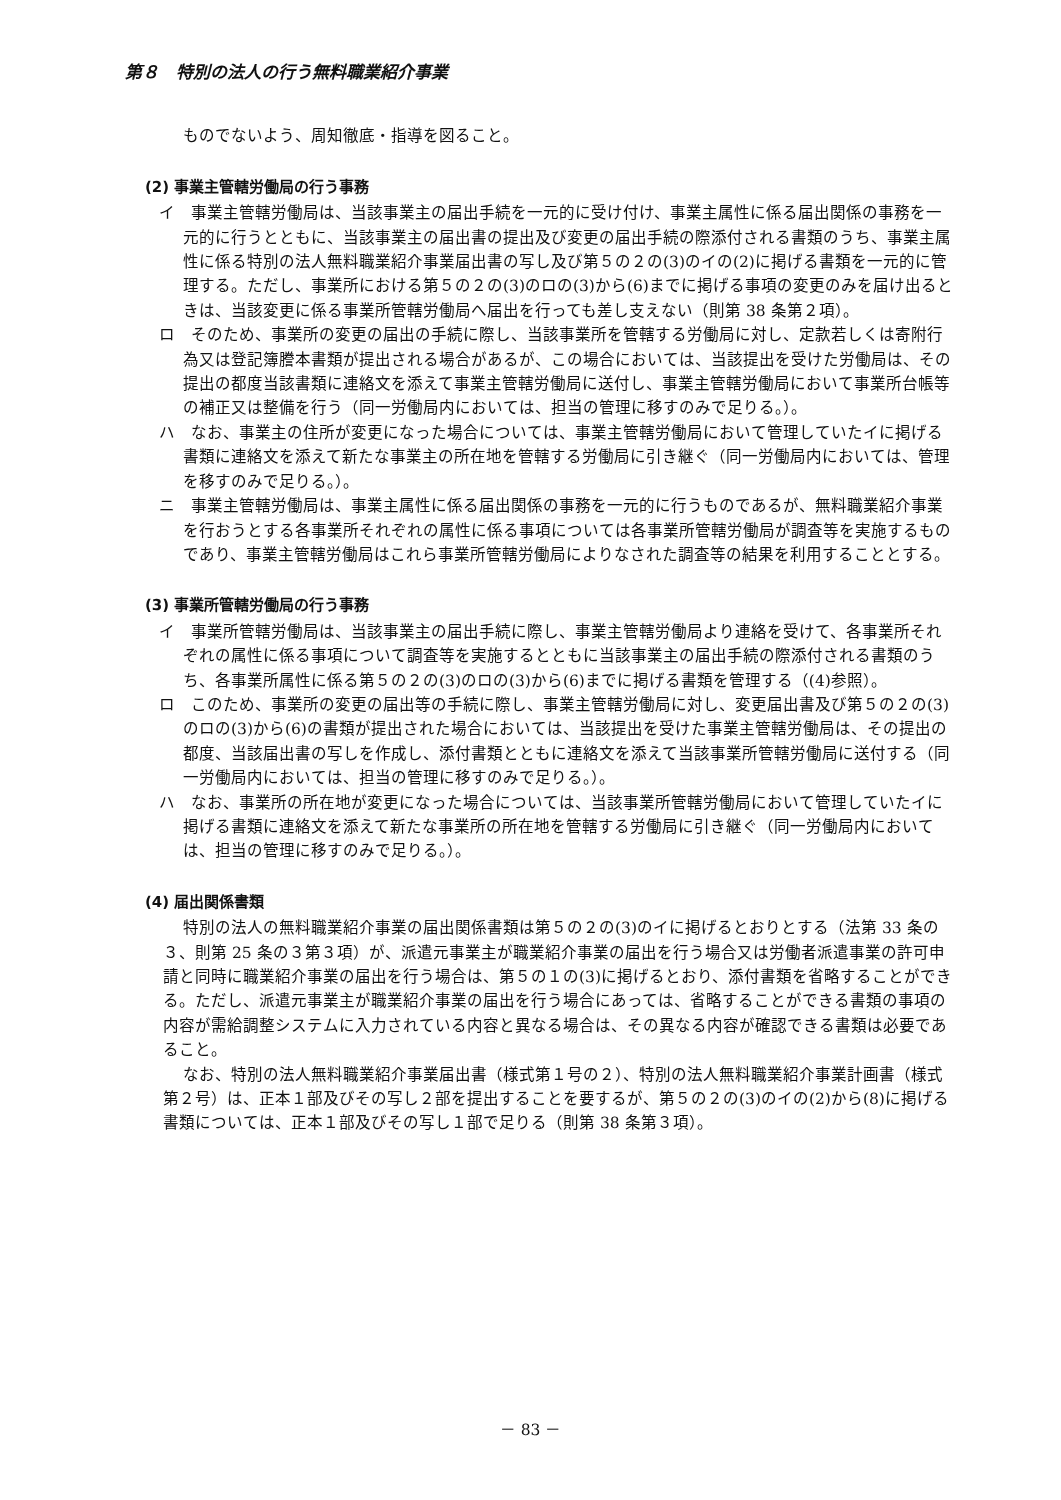第８　特別の法人の行う無料職業紹介事業
ものでないよう、周知徹底・指導を図ること。
(2) 事業主管轄労働局の行う事務
イ　事業主管轄労働局は、当該事業主の届出手続を一元的に受け付け、事業主属性に係る届出関係の事務を一元的に行うとともに、当該事業主の届出書の提出及び変更の届出手続の際添付される書類のうち、事業主属性に係る特別の法人無料職業紹介事業届出書の写し及び第５の２の(3)のイの(2)に掲げる書類を一元的に管理する。ただし、事業所における第５の２の(3)のロの(3)から(6)までに掲げる事項の変更のみを届け出るときは、当該変更に係る事業所管轄労働局へ届出を行っても差し支えない（則第 38 条第２項）。
ロ　そのため、事業所の変更の届出の手続に際し、当該事業所を管轄する労働局に対し、定款若しくは寄附行為又は登記簿謄本書類が提出される場合があるが、この場合においては、当該提出を受けた労働局は、その提出の都度当該書類に連絡文を添えて事業主管轄労働局に送付し、事業主管轄労働局において事業所台帳等の補正又は整備を行う（同一労働局内においては、担当の管理に移すのみで足りる。）。
ハ　なお、事業主の住所が変更になった場合については、事業主管轄労働局において管理していたイに掲げる書類に連絡文を添えて新たな事業主の所在地を管轄する労働局に引き継ぐ（同一労働局内においては、管理を移すのみで足りる。）。
ニ　事業主管轄労働局は、事業主属性に係る届出関係の事務を一元的に行うものであるが、無料職業紹介事業を行おうとする各事業所それぞれの属性に係る事項については各事業所管轄労働局が調査等を実施するものであり、事業主管轄労働局はこれら事業所管轄労働局によりなされた調査等の結果を利用することとする。
(3) 事業所管轄労働局の行う事務
イ　事業所管轄労働局は、当該事業主の届出手続に際し、事業主管轄労働局より連絡を受けて、各事業所それぞれの属性に係る事項について調査等を実施するとともに当該事業主の届出手続の際添付される書類のうち、各事業所属性に係る第５の２の(3)のロの(3)から(6)までに掲げる書類を管理する（(4)参照）。
ロ　このため、事業所の変更の届出等の手続に際し、事業主管轄労働局に対し、変更届出書及び第５の２の(3)のロの(3)から(6)の書類が提出された場合においては、当該提出を受けた事業主管轄労働局は、その提出の都度、当該届出書の写しを作成し、添付書類とともに連絡文を添えて当該事業所管轄労働局に送付する（同一労働局内においては、担当の管理に移すのみで足りる。）。
ハ　なお、事業所の所在地が変更になった場合については、当該事業所管轄労働局において管理していたイに掲げる書類に連絡文を添えて新たな事業所の所在地を管轄する労働局に引き継ぐ（同一労働局内においては、担当の管理に移すのみで足りる。）。
(4) 届出関係書類
特別の法人の無料職業紹介事業の届出関係書類は第５の２の(3)のイに掲げるとおりとする（法第 33 条の３、則第 25 条の３第３項）が、派遣元事業主が職業紹介事業の届出を行う場合又は労働者派遣事業の許可申請と同時に職業紹介事業の届出を行う場合は、第５の１の(3)に掲げるとおり、添付書類を省略することができる。ただし、派遣元事業主が職業紹介事業の届出を行う場合にあっては、省略することができる書類の事項の内容が需給調整システムに入力されている内容と異なる場合は、その異なる内容が確認できる書類は必要であること。
なお、特別の法人無料職業紹介事業届出書（様式第１号の２）、特別の法人無料職業紹介事業計画書（様式第２号）は、正本１部及びその写し２部を提出することを要するが、第５の２の(3)のイの(2)から(8)に掲げる書類については、正本１部及びその写し１部で足りる（則第 38 条第３項）。
－ 83 －